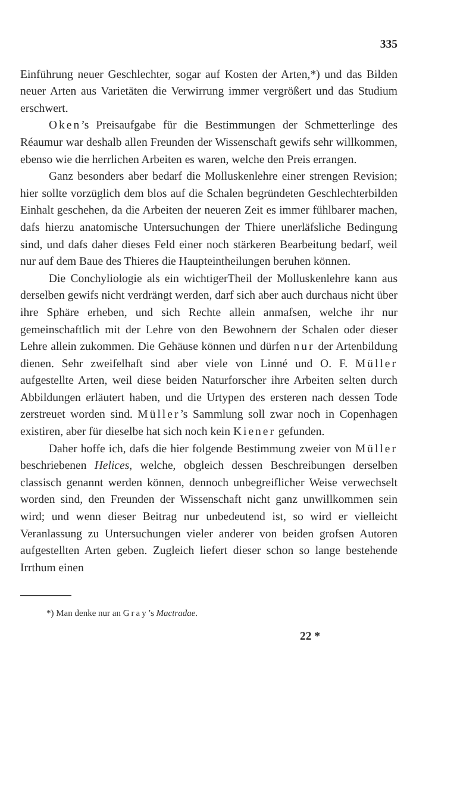335
Einführung neuer Geschlechter, sogar auf Kosten der Arten,*) und das Bilden neuer Arten aus Varietäten die Verwirrung immer vergrößert und das Studium erschwert.
Oken’s Preisaufgabe für die Bestimmungen der Schmetterlinge des Réaumur war deshalb allen Freunden der Wissenschaft gewifs sehr willkommen, ebenso wie die herrlichen Arbeiten es waren, welche den Preis errangen.
Ganz besonders aber bedarf die Molluskenlehre einer strengen Revision; hier sollte vorzüglich dem blos auf die Schalen begründeten Geschlechterbilden Einhalt geschehen, da die Arbeiten der neueren Zeit es immer fühlbarer machen, dafs hierzu anatomische Untersuchungen der Thiere unerläfsliche Bedingung sind, und dafs daher dieses Feld einer noch stärkeren Bearbeitung bedarf, weil nur auf dem Baue des Thieres die Haupteintheilungen beruhen können.
Die Conchyliologie als ein wichtigerTheil der Molluskenlehre kann aus derselben gewifs nicht verdrängt werden, darf sich aber auch durchaus nicht über ihre Sphäre erheben, und sich Rechte allein anmafsen, welche ihr nur gemeinschaftlich mit der Lehre von den Bewohnern der Schalen oder dieser Lehre allein zukommen. Die Gehäuse können und dürfen nur der Artenbildung dienen. Sehr zweifelhaft sind aber viele von Linné und O. F. Müller aufgestellte Arten, weil diese beiden Naturforscher ihre Arbeiten selten durch Abbildungen erläutert haben, und die Urtypen des ersteren nach dessen Tode zerstreuet worden sind. Müller’s Sammlung soll zwar noch in Copenhagen existiren, aber für dieselbe hat sich noch kein Kiener gefunden.
Daher hoffe ich, dafs die hier folgende Bestimmung zweier von Müller beschriebenen Helices, welche, obgleich dessen Beschreibungen derselben classisch genannt werden können, dennoch unbegreiflicher Weise verwechselt worden sind, den Freunden der Wissenschaft nicht ganz unwillkommen sein wird; und wenn dieser Beitrag nur unbedeutend ist, so wird er vielleicht Veranlassung zu Untersuchungen vieler anderer von beiden grofsen Autoren aufgestellten Arten geben. Zugleich liefert dieser schon so lange bestehende Irrthum einen
*) Man denke nur an Gray’s Mactradae.
22 *